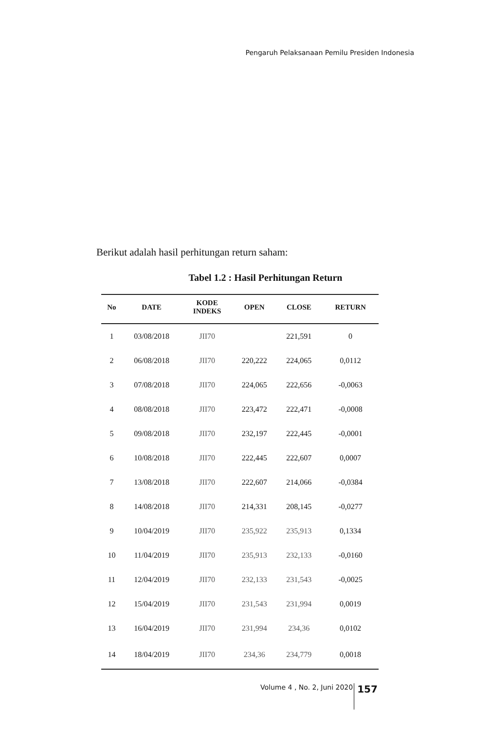Pengaruh Pelaksanaan Pemilu Presiden Indonesia
Berikut adalah hasil perhitungan return saham:
Tabel 1.2 : Hasil Perhitungan Return
| No | DATE | KODE INDEKS | OPEN | CLOSE | RETURN |
| --- | --- | --- | --- | --- | --- |
| 1 | 03/08/2018 | JII70 | | 221,591 | 0 |
| 2 | 06/08/2018 | JII70 | 220,222 | 224,065 | 0,0112 |
| 3 | 07/08/2018 | JII70 | 224,065 | 222,656 | -0,0063 |
| 4 | 08/08/2018 | JII70 | 223,472 | 222,471 | -0,0008 |
| 5 | 09/08/2018 | JII70 | 232,197 | 222,445 | -0,0001 |
| 6 | 10/08/2018 | JII70 | 222,445 | 222,607 | 0,0007 |
| 7 | 13/08/2018 | JII70 | 222,607 | 214,066 | -0,0384 |
| 8 | 14/08/2018 | JII70 | 214,331 | 208,145 | -0,0277 |
| 9 | 10/04/2019 | JII70 | 235,922 | 235,913 | 0,1334 |
| 10 | 11/04/2019 | JII70 | 235,913 | 232,133 | -0,0160 |
| 11 | 12/04/2019 | JII70 | 232,133 | 231,543 | -0,0025 |
| 12 | 15/04/2019 | JII70 | 231,543 | 231,994 | 0,0019 |
| 13 | 16/04/2019 | JII70 | 231,994 | 234,36 | 0,0102 |
| 14 | 18/04/2019 | JII70 | 234,36 | 234,779 | 0,0018 |
Volume 4 , No. 2, Juni 2020 157